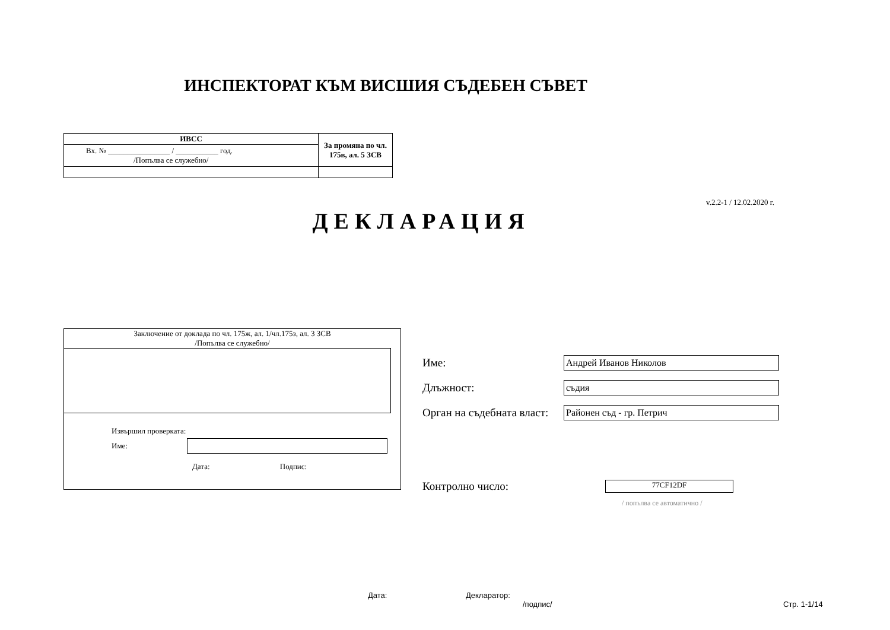ИНСПЕКТОРАТ КЪМ ВИСШИЯ СЪДЕБЕН СЪВЕТ
| ИВСС | За промяна по чл. 175в, ал. 5 ЗСВ |
| Вх. № ________________ / ___________ год. /Попълва се служебно/ | |
v.2.2-1 / 12.02.2020 г.
ДЕКЛАРАЦИЯ
Заключение от доклада по чл. 175ж, ал. 1/чл.175з, ал. 3 ЗСВ
/Попълва се служебно/
Извършил проверката:
Име:
Дата: Подпис:
Име: Андрей Иванов Николов
Длъжност: съдия
Орган на съдебната власт: Районен съд - гр. Петрич
Контролно число: 77CF12DF
/ попълва се автоматично /
Дата:
Декларатор:
/подпис/
Стр. 1-1/14